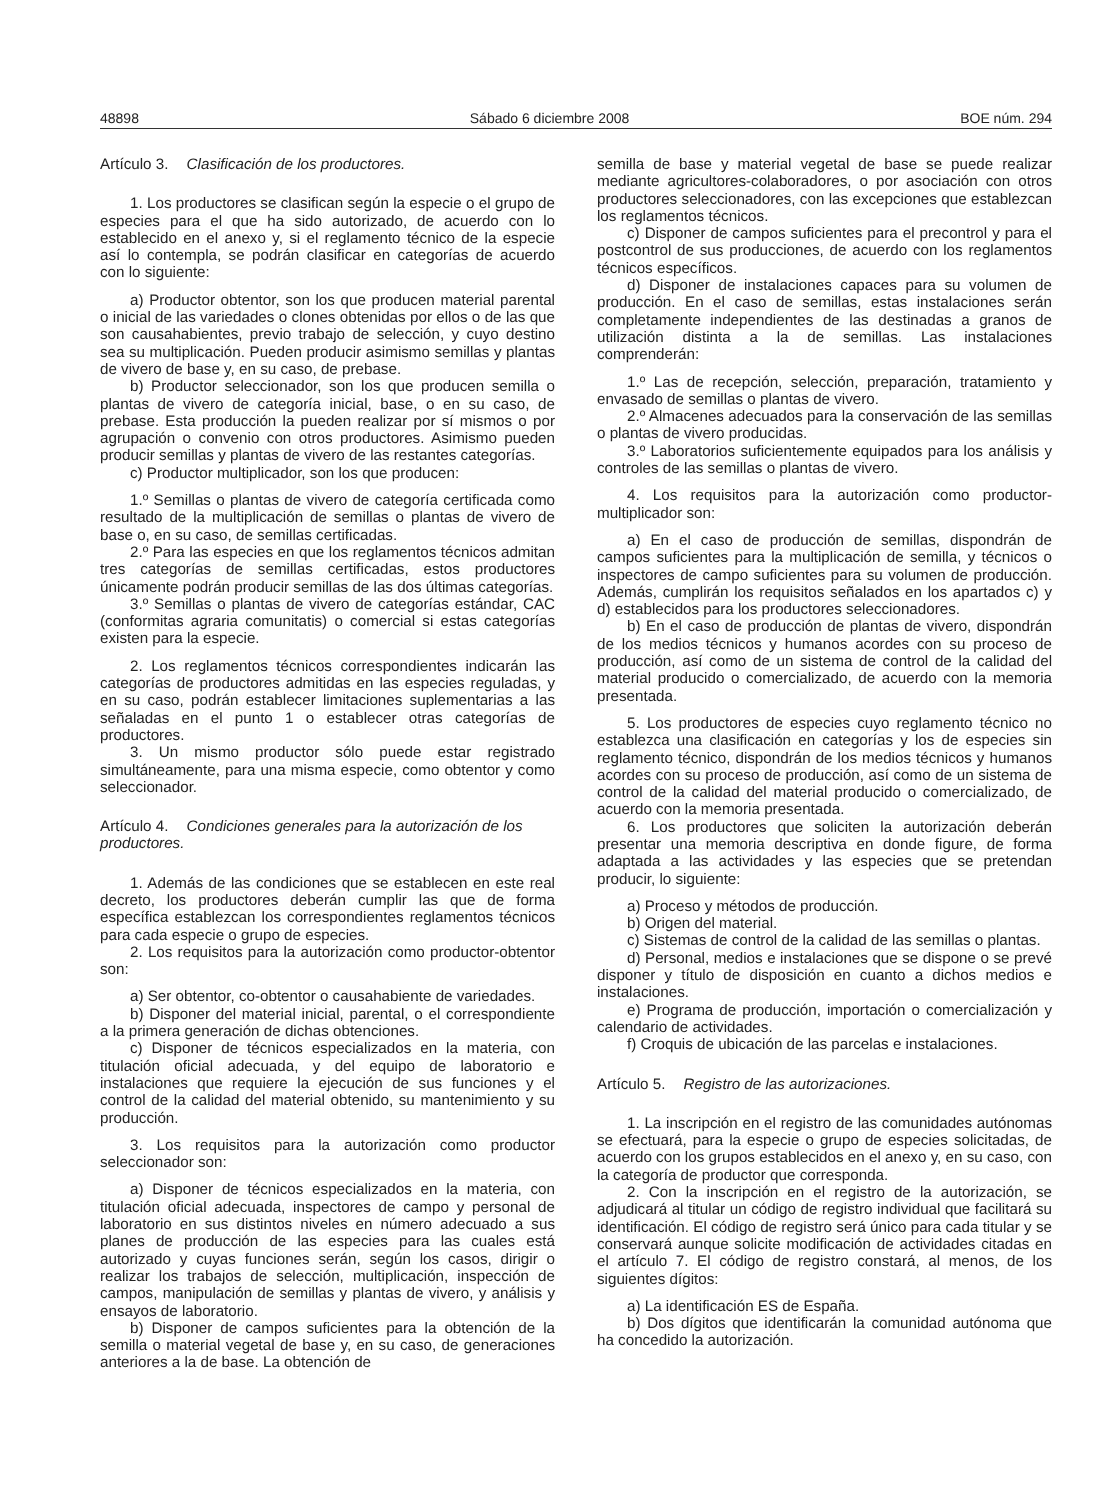48898 Sábado 6 diciembre 2008 BOE núm. 294
Artículo 3. Clasificación de los productores.
1. Los productores se clasifican según la especie o el grupo de especies para el que ha sido autorizado, de acuerdo con lo establecido en el anexo y, si el reglamento técnico de la especie así lo contempla, se podrán clasificar en categorías de acuerdo con lo siguiente:
a) Productor obtentor, son los que producen material parental o inicial de las variedades o clones obtenidas por ellos o de las que son causahabientes, previo trabajo de selección, y cuyo destino sea su multiplicación. Pueden producir asimismo semillas y plantas de vivero de base y, en su caso, de prebase.
b) Productor seleccionador, son los que producen semilla o plantas de vivero de categoría inicial, base, o en su caso, de prebase. Esta producción la pueden realizar por sí mismos o por agrupación o convenio con otros productores. Asimismo pueden producir semillas y plantas de vivero de las restantes categorías.
c) Productor multiplicador, son los que producen:
1.º Semillas o plantas de vivero de categoría certificada como resultado de la multiplicación de semillas o plantas de vivero de base o, en su caso, de semillas certificadas.
2.º Para las especies en que los reglamentos técnicos admitan tres categorías de semillas certificadas, estos productores únicamente podrán producir semillas de las dos últimas categorías.
3.º Semillas o plantas de vivero de categorías estándar, CAC (conformitas agraria comunitatis) o comercial si estas categorías existen para la especie.
2. Los reglamentos técnicos correspondientes indicarán las categorías de productores admitidas en las especies reguladas, y en su caso, podrán establecer limitaciones suplementarias a las señaladas en el punto 1 o establecer otras categorías de productores.
3. Un mismo productor sólo puede estar registrado simultáneamente, para una misma especie, como obtentor y como seleccionador.
Artículo 4. Condiciones generales para la autorización de los productores.
1. Además de las condiciones que se establecen en este real decreto, los productores deberán cumplir las que de forma específica establezcan los correspondientes reglamentos técnicos para cada especie o grupo de especies.
2. Los requisitos para la autorización como productor-obtentor son:
a) Ser obtentor, co-obtentor o causahabiente de variedades.
b) Disponer del material inicial, parental, o el correspondiente a la primera generación de dichas obtenciones.
c) Disponer de técnicos especializados en la materia, con titulación oficial adecuada, y del equipo de laboratorio e instalaciones que requiere la ejecución de sus funciones y el control de la calidad del material obtenido, su mantenimiento y su producción.
3. Los requisitos para la autorización como productor seleccionador son:
a) Disponer de técnicos especializados en la materia, con titulación oficial adecuada, inspectores de campo y personal de laboratorio en sus distintos niveles en número adecuado a sus planes de producción de las especies para las cuales está autorizado y cuyas funciones serán, según los casos, dirigir o realizar los trabajos de selección, multiplicación, inspección de campos, manipulación de semillas y plantas de vivero, y análisis y ensayos de laboratorio.
b) Disponer de campos suficientes para la obtención de la semilla o material vegetal de base y, en su caso, de generaciones anteriores a la de base. La obtención de
semilla de base y material vegetal de base se puede realizar mediante agricultores-colaboradores, o por asociación con otros productores seleccionadores, con las excepciones que establezcan los reglamentos técnicos.
c) Disponer de campos suficientes para el precontrol y para el postcontrol de sus producciones, de acuerdo con los reglamentos técnicos específicos.
d) Disponer de instalaciones capaces para su volumen de producción. En el caso de semillas, estas instalaciones serán completamente independientes de las destinadas a granos de utilización distinta a la de semillas. Las instalaciones comprenderán:
1.º Las de recepción, selección, preparación, tratamiento y envasado de semillas o plantas de vivero.
2.º Almacenes adecuados para la conservación de las semillas o plantas de vivero producidas.
3.º Laboratorios suficientemente equipados para los análisis y controles de las semillas o plantas de vivero.
4. Los requisitos para la autorización como productor-multiplicador son:
a) En el caso de producción de semillas, dispondrán de campos suficientes para la multiplicación de semilla, y técnicos o inspectores de campo suficientes para su volumen de producción. Además, cumplirán los requisitos señalados en los apartados c) y d) establecidos para los productores seleccionadores.
b) En el caso de producción de plantas de vivero, dispondrán de los medios técnicos y humanos acordes con su proceso de producción, así como de un sistema de control de la calidad del material producido o comercializado, de acuerdo con la memoria presentada.
5. Los productores de especies cuyo reglamento técnico no establezca una clasificación en categorías y los de especies sin reglamento técnico, dispondrán de los medios técnicos y humanos acordes con su proceso de producción, así como de un sistema de control de la calidad del material producido o comercializado, de acuerdo con la memoria presentada.
6. Los productores que soliciten la autorización deberán presentar una memoria descriptiva en donde figure, de forma adaptada a las actividades y las especies que se pretendan producir, lo siguiente:
a) Proceso y métodos de producción.
b) Origen del material.
c) Sistemas de control de la calidad de las semillas o plantas.
d) Personal, medios e instalaciones que se dispone o se prevé disponer y título de disposición en cuanto a dichos medios e instalaciones.
e) Programa de producción, importación o comercialización y calendario de actividades.
f) Croquis de ubicación de las parcelas e instalaciones.
Artículo 5. Registro de las autorizaciones.
1. La inscripción en el registro de las comunidades autónomas se efectuará, para la especie o grupo de especies solicitadas, de acuerdo con los grupos establecidos en el anexo y, en su caso, con la categoría de productor que corresponda.
2. Con la inscripción en el registro de la autorización, se adjudicará al titular un código de registro individual que facilitará su identificación. El código de registro será único para cada titular y se conservará aunque solicite modificación de actividades citadas en el artículo 7. El código de registro constará, al menos, de los siguientes dígitos:
a) La identificación ES de España.
b) Dos dígitos que identificarán la comunidad autónoma que ha concedido la autorización.